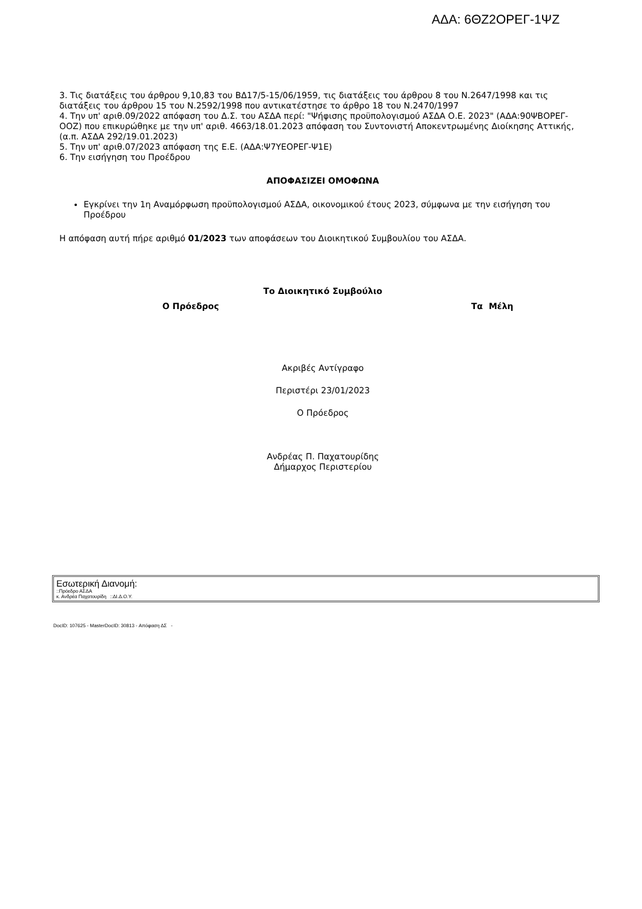ΑΔΑ: 6ΘΖ2ΟΡΕΓ-1ΨΖ
3. Τις διατάξεις του άρθρου 9,10,83 του ΒΔ17/5-15/06/1959, τις διατάξεις του άρθρου 8 του Ν.2647/1998 και τις διατάξεις του άρθρου 15 του Ν.2592/1998 που αντικατέστησε το άρθρο 18 του Ν.2470/1997
4. Την υπ' αριθ.09/2022 απόφαση του Δ.Σ. του ΑΣΔΑ περί: "Ψήφισης προϋπολογισμού ΑΣΔΑ Ο.Ε. 2023" (ΑΔΑ:90ΨΒΟΡΕΓ-ΟΟΖ) που επικυρώθηκε με την υπ' αριθ. 4663/18.01.2023 απόφαση του Συντονιστή Αποκεντρωμένης Διοίκησης Αττικής, (α.π. ΑΣΔΑ 292/19.01.2023)
5. Την υπ' αριθ.07/2023 απόφαση της Ε.Ε. (ΑΔΑ:Ψ7ΥΕΟΡΕΓ-Ψ1Ε)
6. Την εισήγηση του Προέδρου
ΑΠΟΦΑΣΙΖΕΙ ΟΜΟΦΩΝΑ
Εγκρίνει την 1η Αναμόρφωση προϋπολογισμού ΑΣΔΑ, οικονομικού έτους 2023, σύμφωνα με την εισήγηση του Προέδρου
Η απόφαση αυτή πήρε αριθμό 01/2023 των αποφάσεων του Διοικητικού Συμβουλίου του ΑΣΔΑ.
Το Διοικητικό Συμβούλιο
Ο Πρόεδρος Τα Μέλη
Ακριβές Αντίγραφο
Περιστέρι 23/01/2023
Ο Πρόεδρος
Ανδρέας Π. Παχατουρίδης
Δήμαρχος Περιστερίου
Εσωτερική Διανομή:
::Πρόεδρο ΑΣΔΑ
κ. Ανδρέα Παχατουρίδη ::ΔΙ.Δ.Ο.Υ.
DocID: 107625 - MasterDocID: 30813 - Απόφαση ΔΣ -